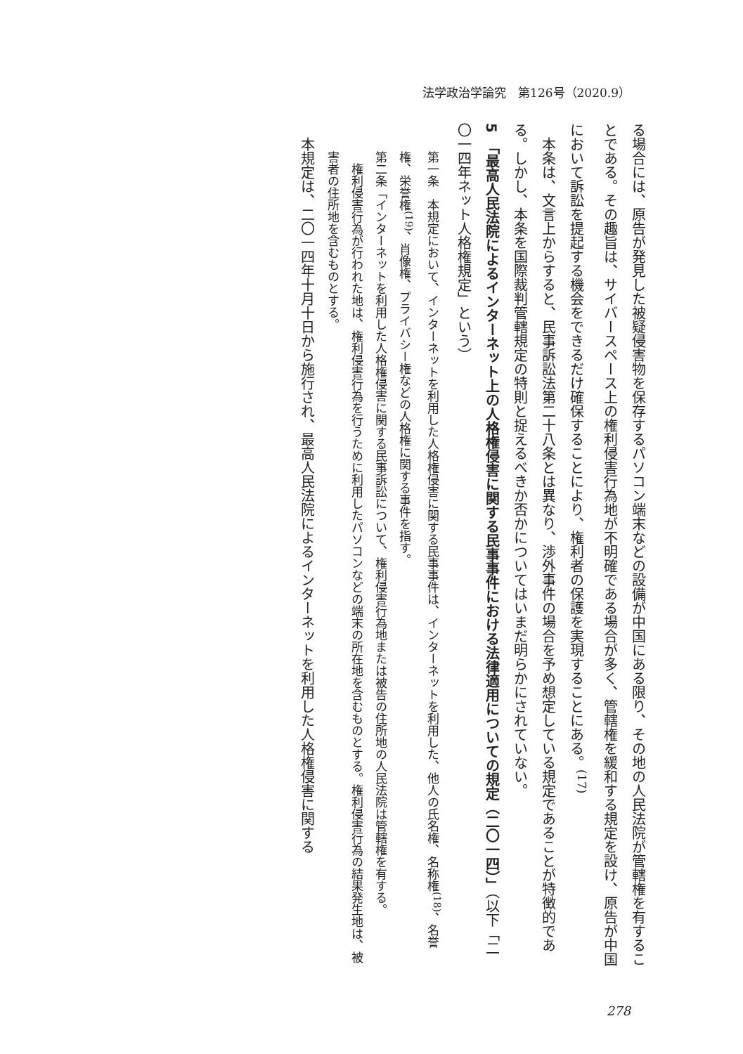法学政治学論究　第126号（2020.9）
る場合には、原告が発見した被疑侵害物を保存するパソコン端末などの設備が中国にある限り、その地の人民法院が管轄権を有することである。その趣旨は、サイバースペース上の権利侵害行為地が不明確である場合が多く、管轄権を緩和する規定を設け、原告が中国において訴訟を提起する機会をできるだけ確保することにより、権利者の保護を実現することにある。<sup>(17)</sup>
　本条は、文言上からすると、民事訴訟法第二十八条とは異なり、渉外事件の場合を予め想定している規定であることが特徴的である。しかし、本条を国際裁判管轄規定の特則と捉えるべきか否かについてはいまだ明らかにされていない。
5　「最高人民法院によるインターネット上の人格権侵害に関する民事事件における法律適用についての規定（二〇一四）」（以下「二〇一四年ネット人格権規定」という）
第一条　本規定において、インターネットを利用した人格権侵害に関する民事事件は、インターネットを利用した、他人の氏名権、名称権<sup>(18)</sup>、名誉権、栄誉権<sup>(19)</sup>、肖像権、プライバシー権などの人格権に関する事件を指す。
第二条「インターネットを利用した人格権侵害に関する民事訴訟について、権利侵害行為地または被告の住所地の人民法院は管轄権を有する。
　権利侵害行為が行われた地は、権利侵害行為を行うために利用したパソコンなどの端末の所在地を含むものとする。権利侵害行為の結果発生地は、被害者の住所地を含むものとする。
　本規定は、二〇一四年十月十日から施行され、最高人民法院によるインターネットを利用した人格権侵害に関する
278